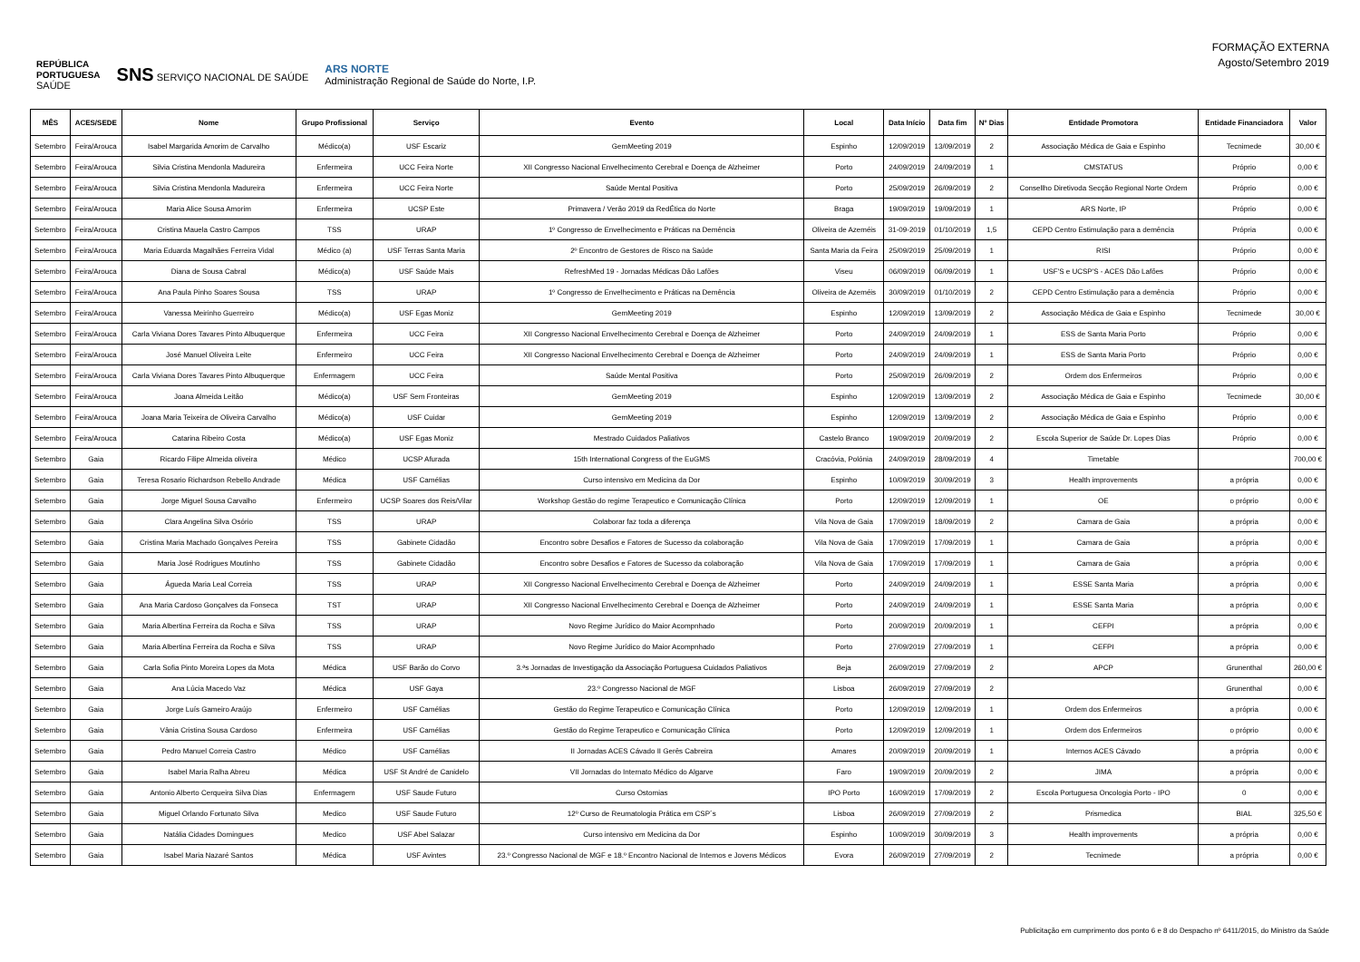REPÚBLICA
PORTUGUESA
SAÚDE SNS SERVIÇO NACIONAL DE SAÚDE ARS NORTE
Administração Regional de Saúde do Norte, I.P.
FORMAÇÃO EXTERNA
Agosto/Setembro 2019
| MÊS | ACES/SEDE | Nome | Grupo Profissional | Serviço | Evento | Local | Data Início | Data fim | Nº Dias | Entidade Promotora | Entidade Financiadora | Valor |
| --- | --- | --- | --- | --- | --- | --- | --- | --- | --- | --- | --- | --- |
| Setembro | Feira/Arouca | Isabel Margarida Amorim de Carvalho | Médico(a) | USF Escariz | GemMeeting 2019 | Espinho | 12/09/2019 | 13/09/2019 | 2 | Associação Médica de Gaia e Espinho | Tecnimede | 30,00 € |
| Setembro | Feira/Arouca | Silvia Cristina Mendonla Madureira | Enfermeira | UCC Feira Norte | XII Congresso Nacional Envelhecimento Cerebral e Doença de Alzheimer | Porto | 24/09/2019 | 24/09/2019 | 1 | CMSTATUS | Próprio | 0,00 € |
| Setembro | Feira/Arouca | Silvia Cristina Mendonla Madureira | Enfermeira | UCC Feira Norte | Saúde Mental Positiva | Porto | 25/09/2019 | 26/09/2019 | 2 | Consellho Diretivoda Secção Regional Norte Ordem | Próprio | 0,00 € |
| Setembro | Feira/Arouca | Maria Alice Sousa Amorim | Enfermeira | UCSP Este | Primavera / Verão 2019 da RedÉtica do Norte | Braga | 19/09/2019 | 19/09/2019 | 1 | ARS Norte, IP | Próprio | 0,00 € |
| Setembro | Feira/Arouca | Cristina Mauela Castro Campos | TSS | URAP | 1º Congresso de Envelhecimento e Práticas na Demência | Oliveira de Azeméis | 31-09-2019 | 01/10/2019 | 1,5 | CEPD Centro Estimulação para a demência | Própria | 0,00 € |
| Setembro | Feira/Arouca | Maria Eduarda Magalhães Ferreira Vidal | Médico (a) | USF Terras Santa Maria | 2º Encontro de Gestores de Risco na Saúde | Santa Maria da Feira | 25/09/2019 | 25/09/2019 | 1 | RISI | Próprio | 0,00 € |
| Setembro | Feira/Arouca | Diana de Sousa Cabral | Médico(a) | USF Saúde Mais | RefreshMed 19 - Jornadas Médicas Dão Lafões | Viseu | 06/09/2019 | 06/09/2019 | 1 | USF'S e UCSP'S - ACES Dão Lafões | Próprio | 0,00 € |
| Setembro | Feira/Arouca | Ana Paula Pinho Soares Sousa | TSS | URAP | 1º Congresso de Envelhecimento e Práticas na Demência | Oliveira de Azeméis | 30/09/2019 | 01/10/2019 | 2 | CEPD Centro Estimulação para a demência | Próprio | 0,00 € |
| Setembro | Feira/Arouca | Vanessa Meirinho Guerreiro | Médico(a) | USF Egas Moniz | GemMeeting 2019 | Espinho | 12/09/2019 | 13/09/2019 | 2 | Associação Médica de Gaia e Espinho | Tecnimede | 30,00 € |
| Setembro | Feira/Arouca | Carla Viviana Dores Tavares Pinto Albuquerque | Enfermeira | UCC Feira | XII Congresso Nacional Envelhecimento Cerebral e Doença de Alzheimer | Porto | 24/09/2019 | 24/09/2019 | 1 | ESS de Santa Maria Porto | Próprio | 0,00 € |
| Setembro | Feira/Arouca | José Manuel Oliveira Leite | Enfermeiro | UCC Feira | XII Congresso Nacional Envelhecimento Cerebral e Doença de Alzheimer | Porto | 24/09/2019 | 24/09/2019 | 1 | ESS de Santa Maria Porto | Próprio | 0,00 € |
| Setembro | Feira/Arouca | Carla Viviana Dores Tavares Pinto Albuquerque | Enfermagem | UCC Feira | Saúde Mental Positiva | Porto | 25/09/2019 | 26/09/2019 | 2 | Ordem dos Enfermeiros | Próprio | 0,00 € |
| Setembro | Feira/Arouca | Joana Almeida Leitão | Médico(a) | USF Sem Fronteiras | GemMeeting 2019 | Espinho | 12/09/2019 | 13/09/2019 | 2 | Associação Médica de Gaia e Espinho | Tecnimede | 30,00 € |
| Setembro | Feira/Arouca | Joana Maria Teixeira de Oliveira Carvalho | Médico(a) | USF Cuidar | GemMeeting 2019 | Espinho | 12/09/2019 | 13/09/2019 | 2 | Associação Médica de Gaia e Espinho | Próprio | 0,00 € |
| Setembro | Feira/Arouca | Catarina Ribeiro Costa | Médico(a) | USF Egas Moniz | Mestrado Cuidados Paliativos | Castelo Branco | 19/09/2019 | 20/09/2019 | 2 | Escola Superior de Saúde Dr. Lopes Dias | Próprio | 0,00 € |
| Setembro | Gaia | Ricardo Filipe Almeida oliveira | Médico | UCSP Afurada | 15th International Congress of the EuGMS | Cracóvia, Polónia | 24/09/2019 | 28/09/2019 | 4 | Timetable | | 700,00 € |
| Setembro | Gaia | Teresa Rosario Richardson Rebello Andrade | Médica | USF Camélias | Curso intensivo em Medicina da Dor | Espinho | 10/09/2019 | 30/09/2019 | 3 | Health improvements | a própria | 0,00 € |
| Setembro | Gaia | Jorge Miguel Sousa Carvalho | Enfermeiro | UCSP Soares dos Reis/Vilar | Workshop Gestão do regime Terapeutico e Comunicação Clínica | Porto | 12/09/2019 | 12/09/2019 | 1 | OE | o próprio | 0,00 € |
| Setembro | Gaia | Clara Angelina Silva Osório | TSS | URAP | Colaborar faz toda a diferença | Vila Nova de Gaia | 17/09/2019 | 18/09/2019 | 2 | Camara de Gaia | a própria | 0,00 € |
| Setembro | Gaia | Cristina Maria Machado Gonçalves Pereira | TSS | Gabinete Cidadão | Encontro sobre Desafios e Fatores de Sucesso da colaboração | Vila Nova de Gaia | 17/09/2019 | 17/09/2019 | 1 | Camara de Gaia | a própria | 0,00 € |
| Setembro | Gaia | Maria José Rodrigues Moutinho | TSS | Gabinete Cidadão | Encontro sobre Desafios e Fatores de Sucesso da colaboração | Vila Nova de Gaia | 17/09/2019 | 17/09/2019 | 1 | Camara de Gaia | a própria | 0,00 € |
| Setembro | Gaia | Águeda Maria Leal Correia | TSS | URAP | XII Congresso Nacional Envelhecimento Cerebral e Doença de Alzheimer | Porto | 24/09/2019 | 24/09/2019 | 1 | ESSE Santa Maria | a própria | 0,00 € |
| Setembro | Gaia | Ana Maria Cardoso Gonçalves da Fonseca | TST | URAP | XII Congresso Nacional Envelhecimento Cerebral e Doença de Alzheimer | Porto | 24/09/2019 | 24/09/2019 | 1 | ESSE Santa Maria | a própria | 0,00 € |
| Setembro | Gaia | Maria Albertina Ferreira da Rocha e Silva | TSS | URAP | Novo Regime Jurídico do Maior Acompnhado | Porto | 20/09/2019 | 20/09/2019 | 1 | CEFPI | a própria | 0,00 € |
| Setembro | Gaia | Maria Albertina Ferreira da Rocha e Silva | TSS | URAP | Novo Regime Jurídico do Maior Acompnhado | Porto | 27/09/2019 | 27/09/2019 | 1 | CEFPI | a própria | 0,00 € |
| Setembro | Gaia | Carla Sofia Pinto Moreira Lopes da Mota | Médica | USF Barão do Corvo | 3.ªs Jornadas de Investigação da Associação Portuguesa Cuidados Paliativos | Beja | 26/09/2019 | 27/09/2019 | 2 | APCP | Grunenthal | 260,00 € |
| Setembro | Gaia | Ana Lúcia Macedo Vaz | Médica | USF Gaya | 23.º Congresso Nacional de MGF | Lisboa | 26/09/2019 | 27/09/2019 | 2 | | Grunenthal | 0,00 € |
| Setembro | Gaia | Jorge Luís Gameiro Araújo | Enfermeiro | USF Camélias | Gestão do Regime Terapeutico e Comunicação Clínica | Porto | 12/09/2019 | 12/09/2019 | 1 | Ordem dos Enfermeiros | a própria | 0,00 € |
| Setembro | Gaia | Vânia Cristina Sousa Cardoso | Enfermeira | USF Camélias | Gestão do Regime Terapeutico e Comunicação Clínica | Porto | 12/09/2019 | 12/09/2019 | 1 | Ordem dos Enfermeiros | o próprio | 0,00 € |
| Setembro | Gaia | Pedro Manuel Correia Castro | Médico | USF Camélias | II Jornadas ACES Cávado II Gerês Cabreira | Amares | 20/09/2019 | 20/09/2019 | 1 | Internos ACES Cávado | a própria | 0,00 € |
| Setembro | Gaia | Isabel Maria Ralha Abreu | Médica | USF St André de Canidelo | VII Jornadas do Internato Médico do Algarve | Faro | 19/09/2019 | 20/09/2019 | 2 | JIMA | a própria | 0,00 € |
| Setembro | Gaia | Antonio Alberto Cerqueira Silva Dias | Enfermagem | USF Saude Futuro | Curso Ostomias | IPO Porto | 16/09/2019 | 17/09/2019 | 2 | Escola Portuguesa Oncologia Porto - IPO | 0 | 0,00 € |
| Setembro | Gaia | Miguel Orlando Fortunato Silva | Medico | USF Saude Futuro | 12º Curso de Reumatologia Prática em CSP´s | Lisboa | 26/09/2019 | 27/09/2019 | 2 | Prismedica | BIAL | 325,50 € |
| Setembro | Gaia | Natália Cidades Domingues | Medico | USF Abel Salazar | Curso intensivo em Medicina da Dor | Espinho | 10/09/2019 | 30/09/2019 | 3 | Health improvements | a própria | 0,00 € |
| Setembro | Gaia | Isabel Maria Nazaré Santos | Médica | USF Avintes | 23.º Congresso Nacional de MGF e 18.º Encontro Nacional de Internos e Jovens Médicos | Evora | 26/09/2019 | 27/09/2019 | 2 | Tecnimede | a própria | 0,00 € |
Publicitação em cumprimento dos ponto 6 e 8 do Despacho nº 6411/2015, do Ministro da Saúde